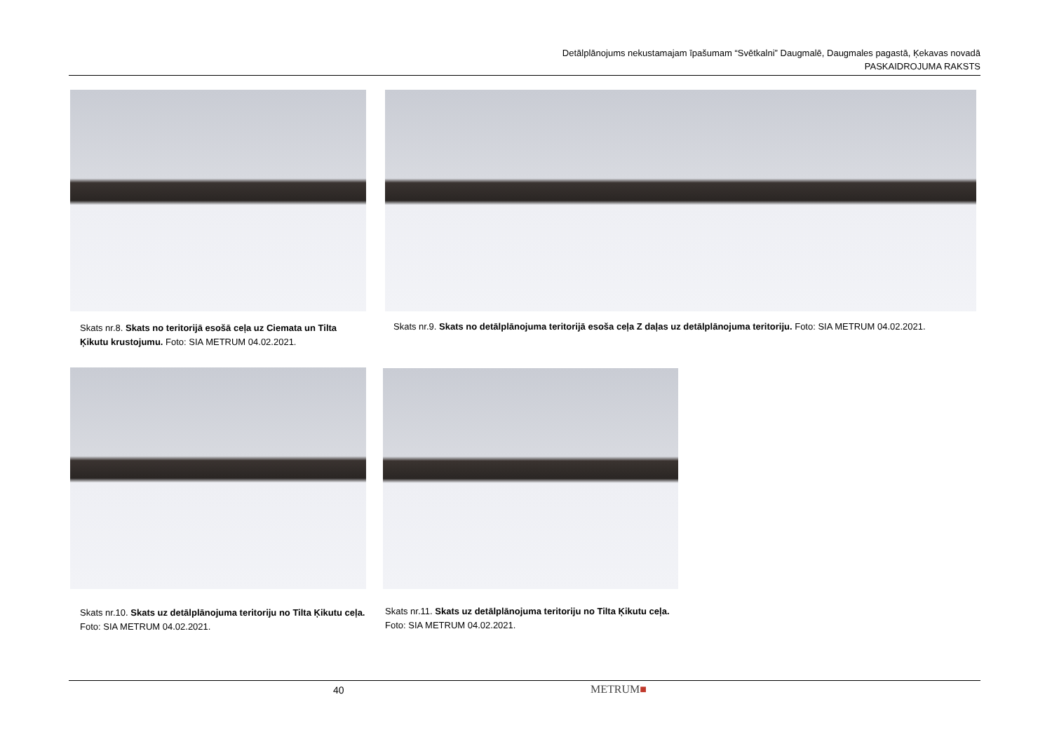Detālplānojums nekustamajam īpašumam “Svētkalni” Daugmalē, Daugmales pagastā, Ķekavas novadā
PASKAIDROJUMA RAKSTS
Skats nr.8. Skats no teritorijā esošā ceļa uz Ciemata un Tilta Ķikutu krustojumu. Foto: SIA METRUM 04.02.2021.
Skats nr.9. Skats no detālplānojuma teritorijā esoša ceļa Z daļas uz detālplānojuma teritoriju. Foto: SIA METRUM 04.02.2021.
Skats nr.10. Skats uz detālplānojuma teritoriju no Tilta Ķikutu ceļa. Foto: SIA METRUM 04.02.2021.
Skats nr.11. Skats uz detālplānojuma teritoriju no Tilta Ķikutu ceļa. Foto: SIA METRUM 04.02.2021.
40 METRUM■